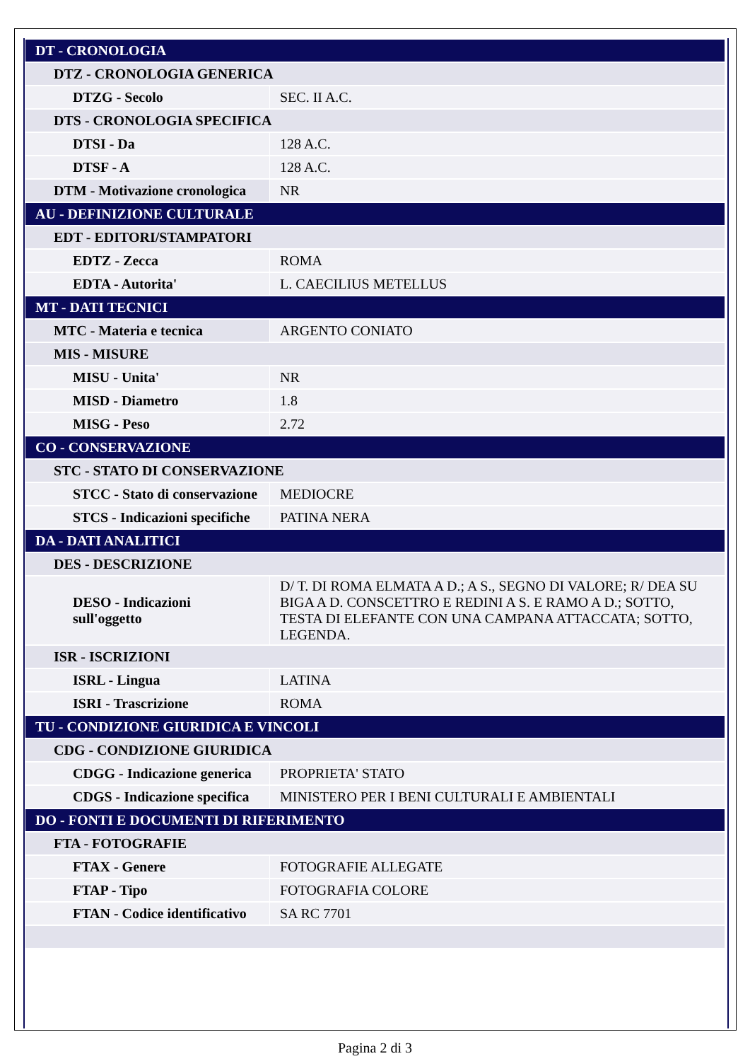| DT - CRONOLOGIA | |
| DTZ - CRONOLOGIA GENERICA | |
| DTZG - Secolo | SEC. II A.C. |
| DTS - CRONOLOGIA SPECIFICA | |
| DTSI - Da | 128 A.C. |
| DTSF - A | 128 A.C. |
| DTM - Motivazione cronologica | NR |
| AU - DEFINIZIONE CULTURALE | |
| EDT - EDITORI/STAMPATORI | |
| EDTZ - Zecca | ROMA |
| EDTA - Autorita' | L. CAECILIUS METELLUS |
| MT - DATI TECNICI | |
| MTC - Materia e tecnica | ARGENTO CONIATO |
| MIS - MISURE | |
| MISU - Unita' | NR |
| MISD - Diametro | 1.8 |
| MISG - Peso | 2.72 |
| CO - CONSERVAZIONE | |
| STC - STATO DI CONSERVAZIONE | |
| STCC - Stato di conservazione | MEDIOCRE |
| STCS - Indicazioni specifiche | PATINA NERA |
| DA - DATI ANALITICI | |
| DES - DESCRIZIONE | |
| DESO - Indicazioni sull'oggetto | D/ T. DI ROMA ELMATA A D.; A S., SEGNO DI VALORE; R/ DEA SU BIGA A D. CONSCETTRO E REDINI A S. E RAMO A D.; SOTTO, TESTA DI ELEFANTE CON UNA CAMPANA ATTACCATA; SOTTO, LEGENDA. |
| ISR - ISCRIZIONI | |
| ISRL - Lingua | LATINA |
| ISRI - Trascrizione | ROMA |
| TU - CONDIZIONE GIURIDICA E VINCOLI | |
| CDG - CONDIZIONE GIURIDICA | |
| CDGG - Indicazione generica | PROPRIETA' STATO |
| CDGS - Indicazione specifica | MINISTERO PER I BENI CULTURALI E AMBIENTALI |
| DO - FONTI E DOCUMENTI DI RIFERIMENTO | |
| FTA - FOTOGRAFIE | |
| FTAX - Genere | FOTOGRAFIE ALLEGATE |
| FTAP - Tipo | FOTOGRAFIA COLORE |
| FTAN - Codice identificativo | SA RC 7701 |
Pagina 2 di 3